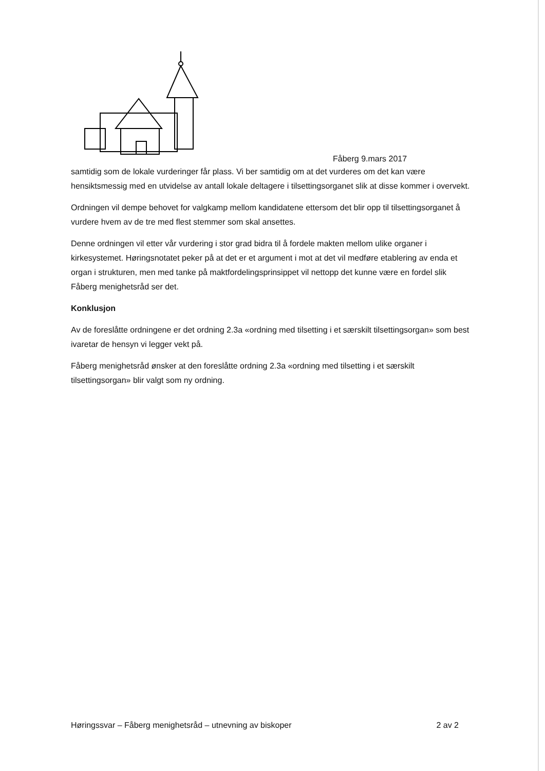Fåberg 9.mars 2017
samtidig som de lokale vurderinger får plass. Vi ber samtidig om at det vurderes om det kan være hensiktsmessig med en utvidelse av antall lokale deltagere i tilsettingsorganet slik at disse kommer i overvekt.
Ordningen vil dempe behovet for valgkamp mellom kandidatene ettersom det blir opp til tilsettingsorganet å vurdere hvem av de tre med flest stemmer som skal ansettes.
Denne ordningen vil etter vår vurdering i stor grad bidra til å fordele makten mellom ulike organer i kirkesystemet. Høringsnotatet peker på at det er et argument i mot at det vil medføre etablering av enda et organ i strukturen, men med tanke på maktfordelingsprinsippet vil nettopp det kunne være en fordel slik Fåberg menighetsråd ser det.
Konklusjon
Av de foreslåtte ordningene er det ordning 2.3a «ordning med tilsetting i et særskilt tilsettingsorgan» som best ivaretar de hensyn vi legger vekt på.
Fåberg menighetsråd ønsker at den foreslåtte ordning 2.3a «ordning med tilsetting i et særskilt tilsettingsorgan» blir valgt som ny ordning.
Høringssvar – Fåberg menighetsråd – utnevning av biskoper 2 av 2